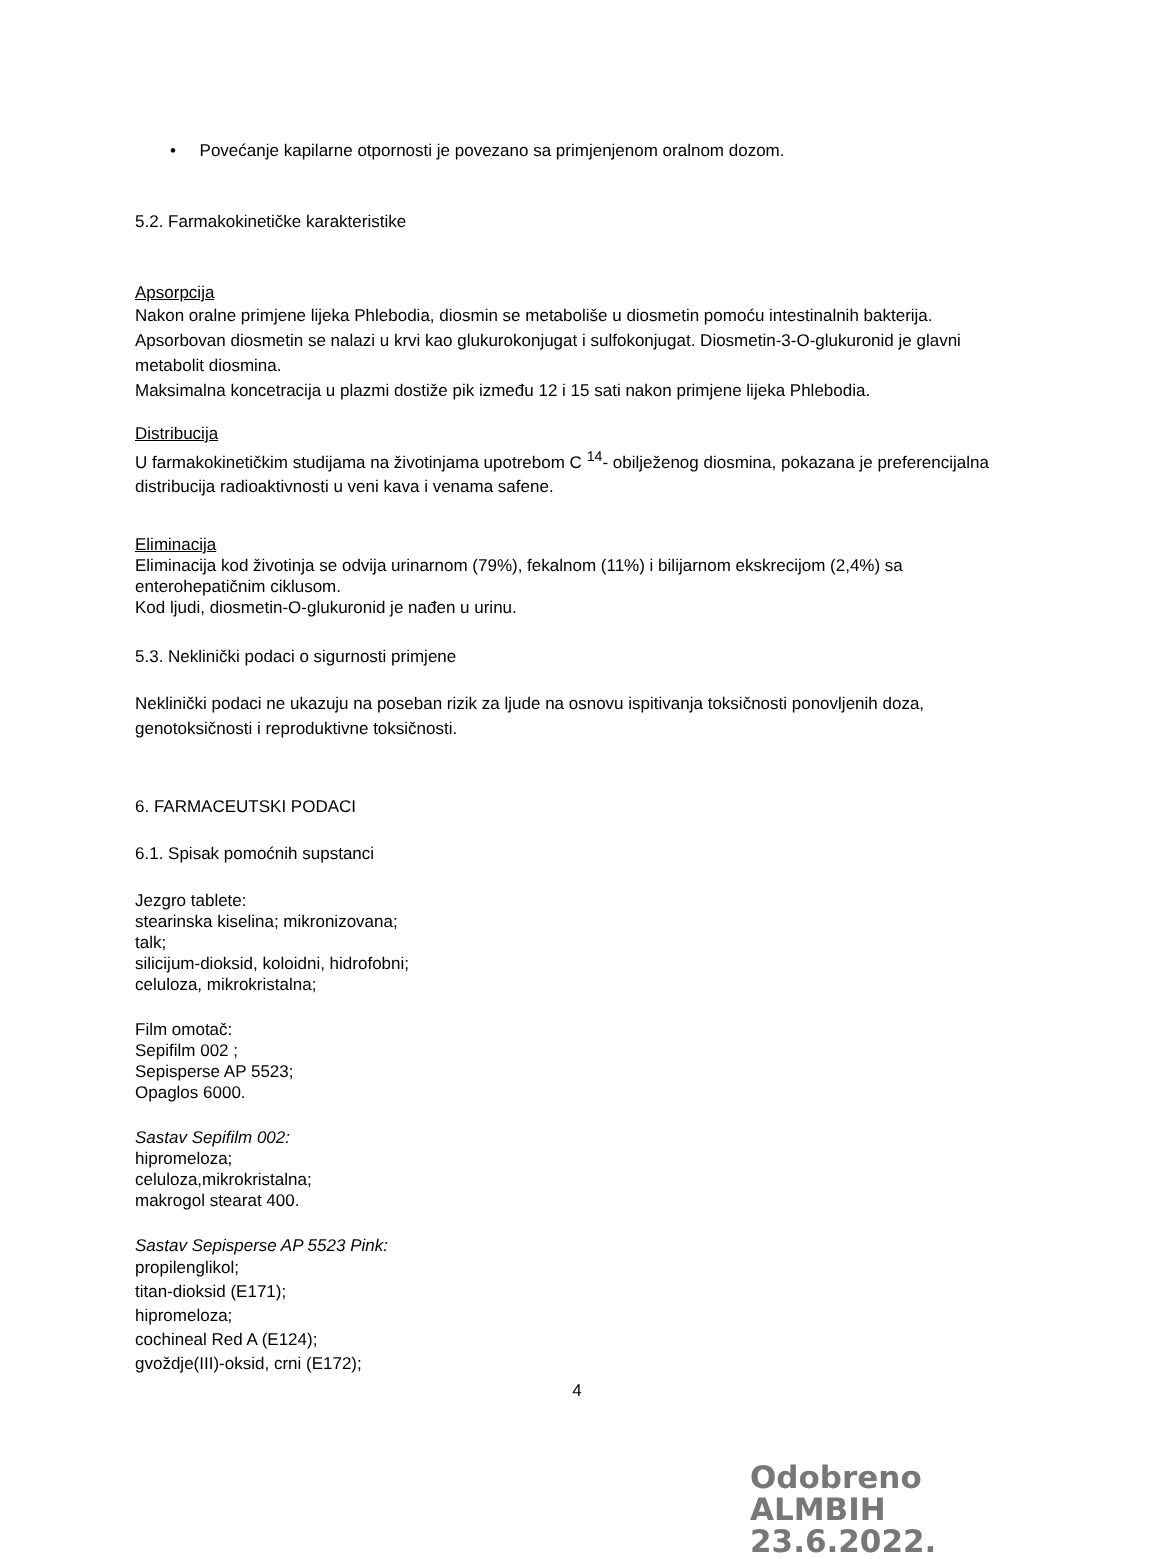• Povećanje kapilarne otpornosti je povezano sa primjenjenom oralnom dozom.
5.2. Farmakokinetičke karakteristike
Apsorpcija
Nakon oralne primjene lijeka Phlebodia, diosmin se metaboliše u diosmetin pomoću intestinalnih bakterija. Apsorbovan diosmetin se nalazi u krvi kao glukurokonjugat i sulfokonjugat. Diosmetin-3-O-glukuronid je glavni metabolit diosmina.
Maksimalna koncetracija u plazmi dostiže pik između 12 i 15 sati nakon primjene lijeka Phlebodia.
Distribucija
U farmakokinetičkim studijama na životinjama upotrebom C <sup>14</sup>- obilježenog diosmina, pokazana je preferencijalna distribucija radioaktivnosti u veni kava i venama safene.
Eliminacija
Eliminacija kod životinja se odvija urinarnom (79%), fekalnom (11%) i bilijarnom ekskrecijom (2,4%) sa enterohepatičnim ciklusom.
Kod ljudi, diosmetin-O-glukuronid je nađen u urinu.
5.3. Neklinički podaci o sigurnosti primjene
Neklinički podaci ne ukazuju na poseban rizik za ljude na osnovu ispitivanja toksičnosti ponovljenih doza, genotoksičnosti i reproduktivne toksičnosti.
6. FARMACEUTSKI PODACI
6.1. Spisak pomoćnih supstanci
Jezgro tablete:
stearinska kiselina; mikronizovana;
talk;
silicijum-dioksid, koloidni, hidrofobni;
celuloza, mikrokristalna;
Film omotač:
Sepifilm 002 ;
Sepisperse AP 5523;
Opaglos 6000.
Sastav Sepifilm 002:
hipromeloza;
celuloza,mikrokristalna;
makrogol stearat 400.
Sastav Sepisperse AP 5523 Pink:
propilenglikol;
titan-dioksid (E171);
hipromeloza;
cochineal Red A (E124);
gvoždje(III)-oksid, crni (E172);
4
Odobreno
ALMBIH
23.6.2022.